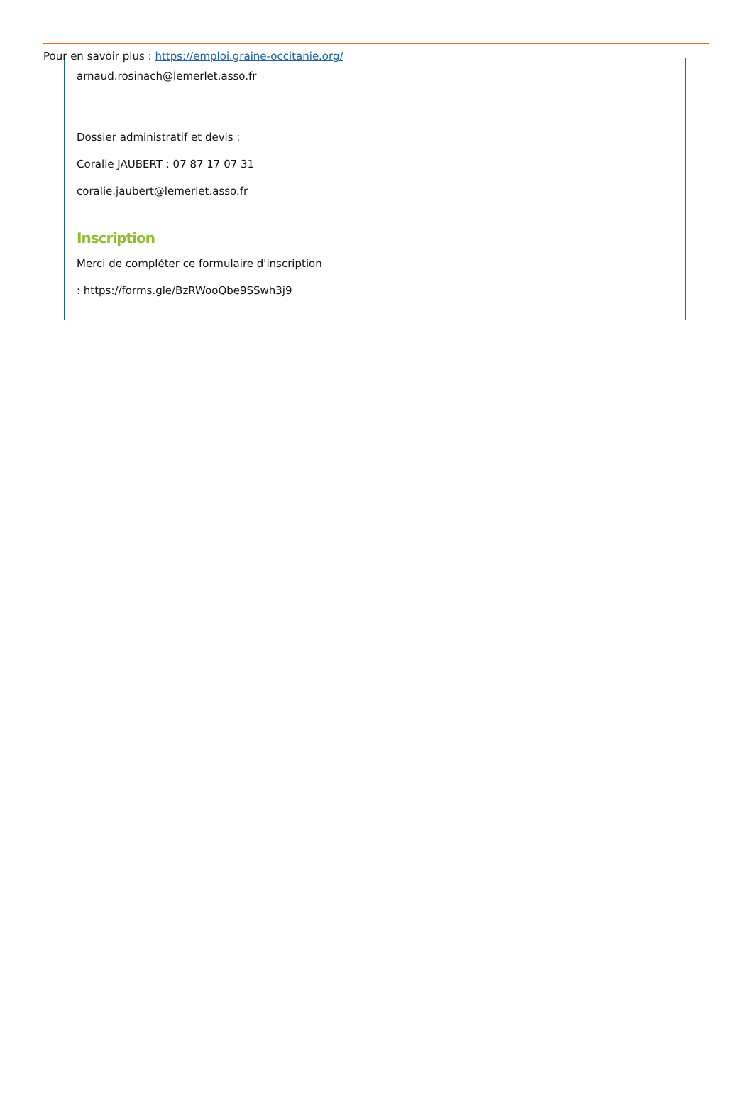Pour en savoir plus : https://emploi.graine-occitanie.org/
arnaud.rosinach@lemerlet.asso.fr
Dossier administratif et devis :
Coralie JAUBERT : 07 87 17 07 31
coralie.jaubert@lemerlet.asso.fr
Inscription
Merci de compléter ce formulaire d'inscription
: https://forms.gle/BzRWooQbe9SSwh3j9